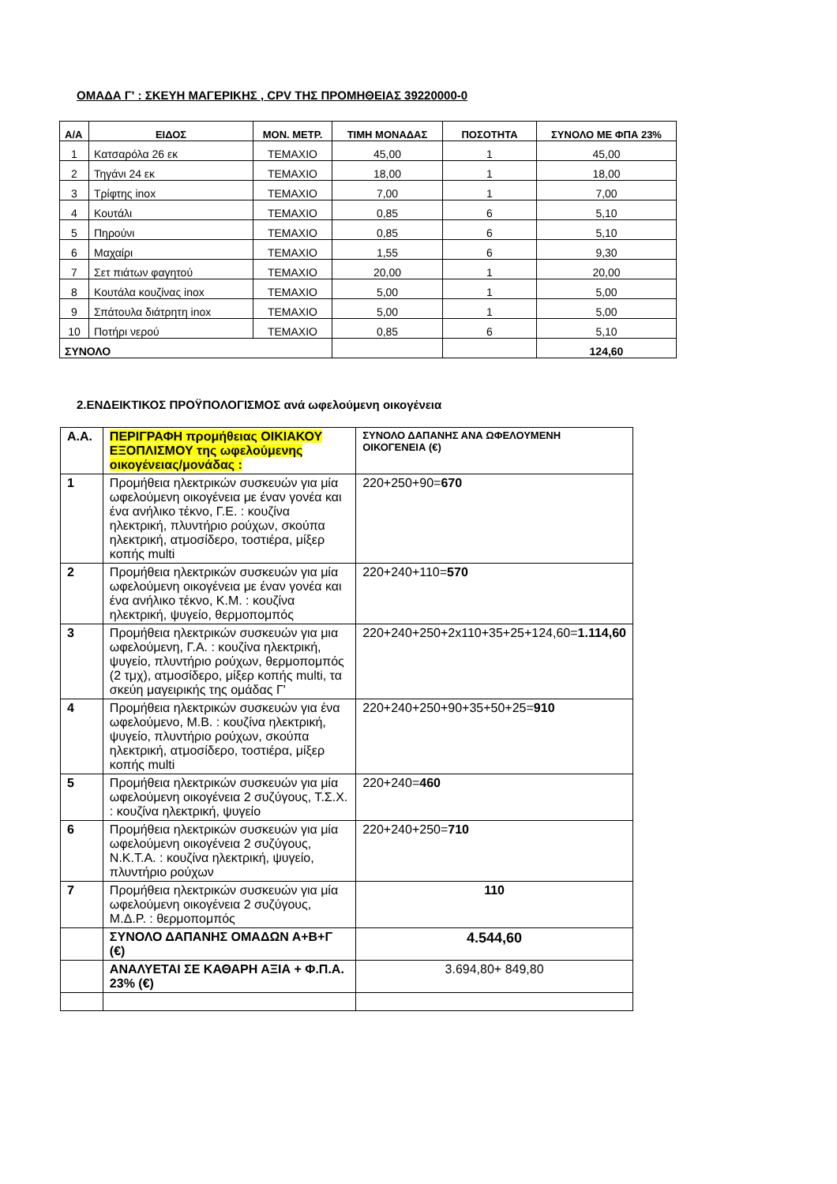ΟΜΑΔΑ Γ' : ΣΚΕΥΗ ΜΑΓΕΡΙΚΗΣ , CPV ΤΗΣ ΠΡΟΜΗΘΕΙΑΣ 39220000-0
| Α/Α | ΕΙΔΟΣ | ΜΟΝ. ΜΕΤΡ. | ΤΙΜΗ ΜΟΝΑΔΑΣ | ΠΟΣΟΤΗΤΑ | ΣΥΝΟΛΟ ΜΕ ΦΠΑ 23% |
| --- | --- | --- | --- | --- | --- |
| 1 | Κατσαρόλα 26 εκ | ΤΕΜΑΧΙΟ | 45,00 | 1 | 45,00 |
| 2 | Τηγάνι 24 εκ | ΤΕΜΑΧΙΟ | 18,00 | 1 | 18,00 |
| 3 | Τρίφτης inox | ΤΕΜΑΧΙΟ | 7,00 | 1 | 7,00 |
| 4 | Κουτάλι | ΤΕΜΑΧΙΟ | 0,85 | 6 | 5,10 |
| 5 | Πηρούνι | ΤΕΜΑΧΙΟ | 0,85 | 6 | 5,10 |
| 6 | Μαχαίρι | ΤΕΜΑΧΙΟ | 1,55 | 6 | 9,30 |
| 7 | Σετ πιάτων φαγητού | ΤΕΜΑΧΙΟ | 20,00 | 1 | 20,00 |
| 8 | Κουτάλα κουζίνας inox | ΤΕΜΑΧΙΟ | 5,00 | 1 | 5,00 |
| 9 | Σπάτουλα διάτρητη inox | ΤΕΜΑΧΙΟ | 5,00 | 1 | 5,00 |
| 10 | Ποτήρι νερού | ΤΕΜΑΧΙΟ | 0,85 | 6 | 5,10 |
| ΣΥΝΟΛΟ | | | | | 124,60 |
2.ΕΝΔΕΙΚΤΙΚΟΣ ΠΡΟΫΠΟΛΟΓΙΣΜΟΣ ανά ωφελούμενη οικογένεια
| Α.Α. | ΠΕΡΙΓΡΑΦΗ προμήθειας ΟΙΚΙΑΚΟΥ ΕΞΟΠΛΙΣΜΟΥ της ωφελούμενης οικογένειας/μονάδας : | ΣΥΝΟΛΟ ΔΑΠΑΝΗΣ ΑΝΑ ΩΦΕΛΟΥΜΕΝΗ ΟΙΚΟΓΕΝΕΙΑ (€) |
| 1 | Προμήθεια ηλεκτρικών συσκευών για μία ωφελούμενη οικογένεια με έναν γονέα και ένα ανήλικο τέκνο, Γ.Ε. : κουζίνα ηλεκτρική, πλυντήριο ρούχων, σκούπα ηλεκτρική, ατμοσίδερο, τοστιέρα, μίξερ κοπής multi | 220+250+90= 670 |
| 2 | Προμήθεια ηλεκτρικών συσκευών για μία ωφελούμενη οικογένεια με έναν γονέα και ένα ανήλικο τέκνο, Κ.Μ. : κουζίνα ηλεκτρική, ψυγείο, θερμοπομπός | 220+240+110= 570 |
| 3 | Προμήθεια ηλεκτρικών συσκευών για μια ωφελούμενη, Γ.Α. : κουζίνα ηλεκτρική, ψυγείο, πλυντήριο ρούχων, θερμοπομπός (2 τμχ), ατμοσίδερο, μίξερ κοπής multi, τα σκεύη μαγειρικής της ομάδας Γ' | 220+240+250+2x110+35+25+124,60= 1.114,60 |
| 4 | Προμήθεια ηλεκτρικών συσκευών για ένα ωφελούμενο, Μ.Β. : κουζίνα ηλεκτρική, ψυγείο, πλυντήριο ρούχων, σκούπα ηλεκτρική, ατμοσίδερο, τοστιέρα, μίξερ κοπής multi | 220+240+250+90+35+50+25= 910 |
| 5 | Προμήθεια ηλεκτρικών συσκευών για μία ωφελούμενη οικογένεια 2 συζύγους, Τ.Σ.Χ. : κουζίνα ηλεκτρική, ψυγείο | 220+240= 460 |
| 6 | Προμήθεια ηλεκτρικών συσκευών για μία ωφελούμενη οικογένεια 2 συζύγους, Ν.Κ.Τ.Α. : κουζίνα ηλεκτρική, ψυγείο, πλυντήριο ρούχων | 220+240+250= 710 |
| 7 | Προμήθεια ηλεκτρικών συσκευών για μία ωφελούμενη οικογένεια 2 συζύγους, Μ.Δ.Ρ. : θερμοπομπός | 110 |
| | ΣΥΝΟΛΟ ΔΑΠΑΝΗΣ ΟΜΑΔΩΝ Α+Β+Γ (€) | 4.544,60 |
| | ΑΝΑΛΥΕΤΑΙ ΣΕ ΚΑΘΑΡΗ ΑΞΙΑ + Φ.Π.Α. 23% (€) | 3.694,80+ 849,80 |